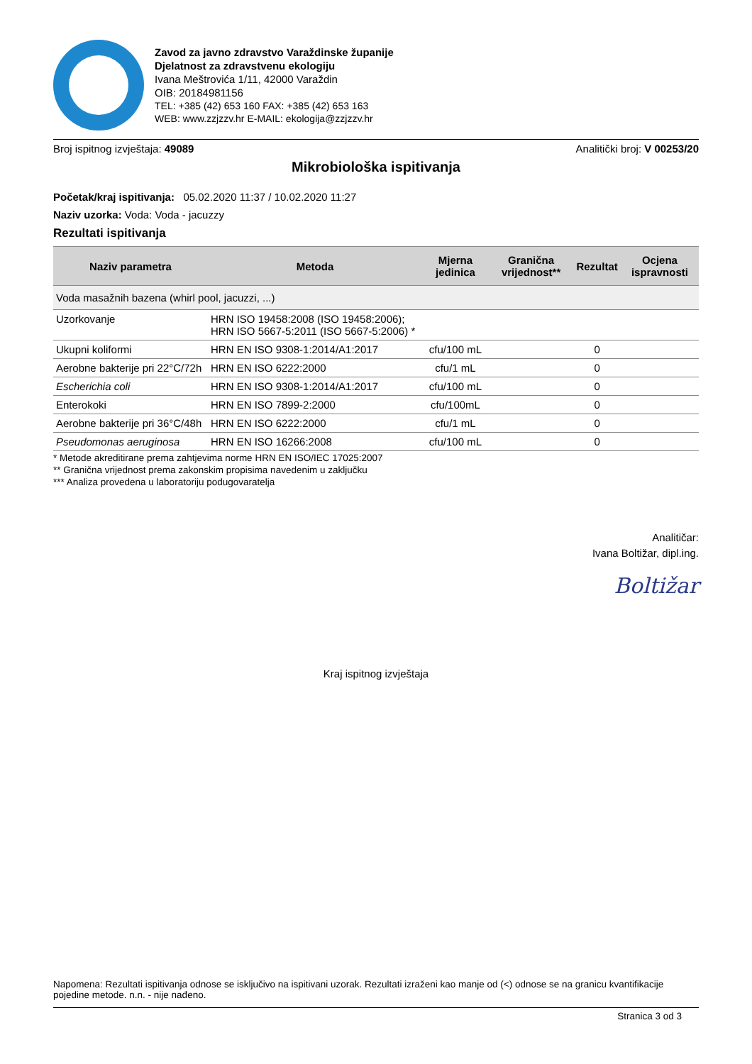Zavod za javno zdravstvo Varaždinske županije
Djelatnost za zdravstvenu ekologiju
Ivana Meštrovića 1/11, 42000 Varaždin
OIB: 20184981156
TEL: +385 (42) 653 160 FAX: +385 (42) 653 163
WEB: www.zzjzzv.hr E-MAIL: ekologija@zzjzzv.hr
Broj ispitnog izvještaja: 49089 Analitički broj: V 00253/20
Mikrobiološka ispitivanja
Početak/kraj ispitivanja: 05.02.2020 11:37 / 10.02.2020 11:27
Naziv uzorka: Voda: Voda - jacuzzy
Rezultati ispitivanja
| Naziv parametra | Metoda | Mjerna jedinica | Granična vrijednost** | Rezultat | Ocjena ispravnosti |
| --- | --- | --- | --- | --- | --- |
| Voda masažnih bazena (whirl pool, jacuzzi, ...) | | | | | |
| Uzorkovanje | HRN ISO 19458:2008 (ISO 19458:2006); HRN ISO 5667-5:2011 (ISO 5667-5:2006) * | | | | |
| Ukupni koliformi | HRN EN ISO 9308-1:2014/A1:2017 | cfu/100 mL | | 0 | |
| Aerobne bakterije pri 22°C/72h | HRN EN ISO 6222:2000 | cfu/1 mL | | 0 | |
| Escherichia coli | HRN EN ISO 9308-1:2014/A1:2017 | cfu/100 mL | | 0 | |
| Enterokoki | HRN EN ISO 7899-2:2000 | cfu/100mL | | 0 | |
| Aerobne bakterije pri 36°C/48h | HRN EN ISO 6222:2000 | cfu/1 mL | | 0 | |
| Pseudomonas aeruginosa | HRN EN ISO 16266:2008 | cfu/100 mL | | 0 | |
* Metode akreditirane prema zahtjevima norme HRN EN ISO/IEC 17025:2007
** Granična vrijednost prema zakonskim propisima navedenim u zaključku
*** Analiza provedena u laboratoriju podugovaratelja
Analitičar:
Ivana Boltižar, dipl.ing.
Boltižar
Kraj ispitnog izvještaja
Napomena: Rezultati ispitivanja odnose se isključivo na ispitivani uzorak. Rezultati izraženi kao manje od (<) odnose se na granicu kvantifikacije pojedine metode. n.n. - nije nađeno.
Stranica 3 od 3